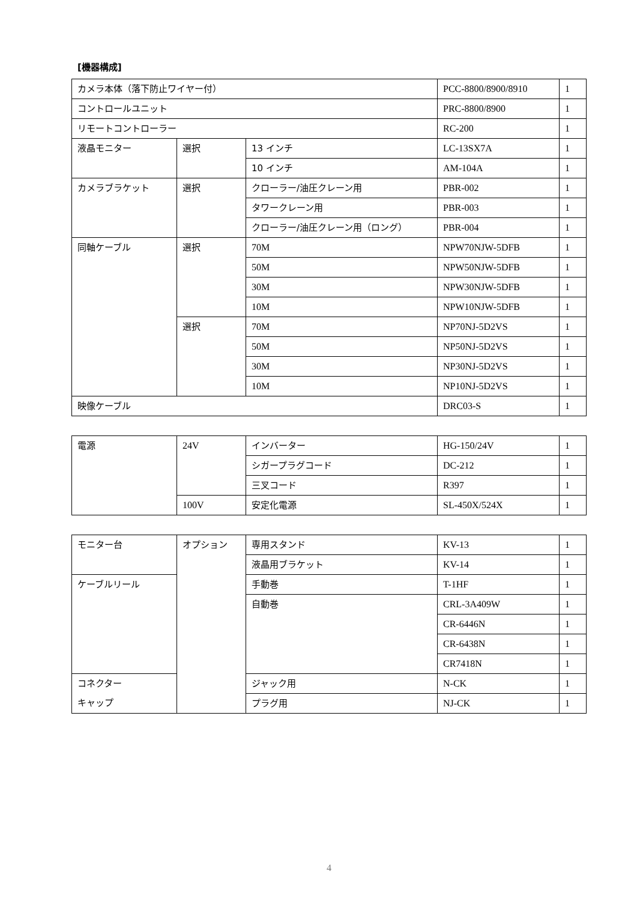[機器構成]
| カメラ本体（落下防止ワイヤー付） | | | PCC-8800/8900/8910 | 1 |
| コントロールユニット | | | PRC-8800/8900 | 1 |
| リモートコントローラー | | | RC-200 | 1 |
| 液晶モニター | 選択 | 13 インチ | LC-13SX7A | 1 |
| | | 10 インチ | AM-104A | 1 |
| カメラブラケット | 選択 | クローラー/油圧クレーン用 | PBR-002 | 1 |
| | | タワークレーン用 | PBR-003 | 1 |
| | | クローラー/油圧クレーン用（ロング） | PBR-004 | 1 |
| 同軸ケーブル | 選択 | 70M | NPW70NJW-5DFB | 1 |
| | | 50M | NPW50NJW-5DFB | 1 |
| | | 30M | NPW30NJW-5DFB | 1 |
| | | 10M | NPW10NJW-5DFB | 1 |
| | 選択 | 70M | NP70NJ-5D2VS | 1 |
| | | 50M | NP50NJ-5D2VS | 1 |
| | | 30M | NP30NJ-5D2VS | 1 |
| | | 10M | NP10NJ-5D2VS | 1 |
| 映像ケーブル | | | DRC03-S | 1 |
| 電源 | 24V | インバーター | HG-150/24V | 1 |
| | | シガープラグコード | DC-212 | 1 |
| | | 三叉コード | R397 | 1 |
| | 100V | 安定化電源 | SL-450X/524X | 1 |
| モニター台 | オプション | 専用スタンド | KV-13 | 1 |
| | | 液晶用ブラケット | KV-14 | 1 |
| ケーブルリール | | 手動巻 | T-1HF | 1 |
| | | 自動巻 | CRL-3A409W | 1 |
| | | | CR-6446N | 1 |
| | | | CR-6438N | 1 |
| | | | CR7418N | 1 |
| コネクター キャップ | | ジャック用 | N-CK | 1 |
| | | プラグ用 | NJ-CK | 1 |
4